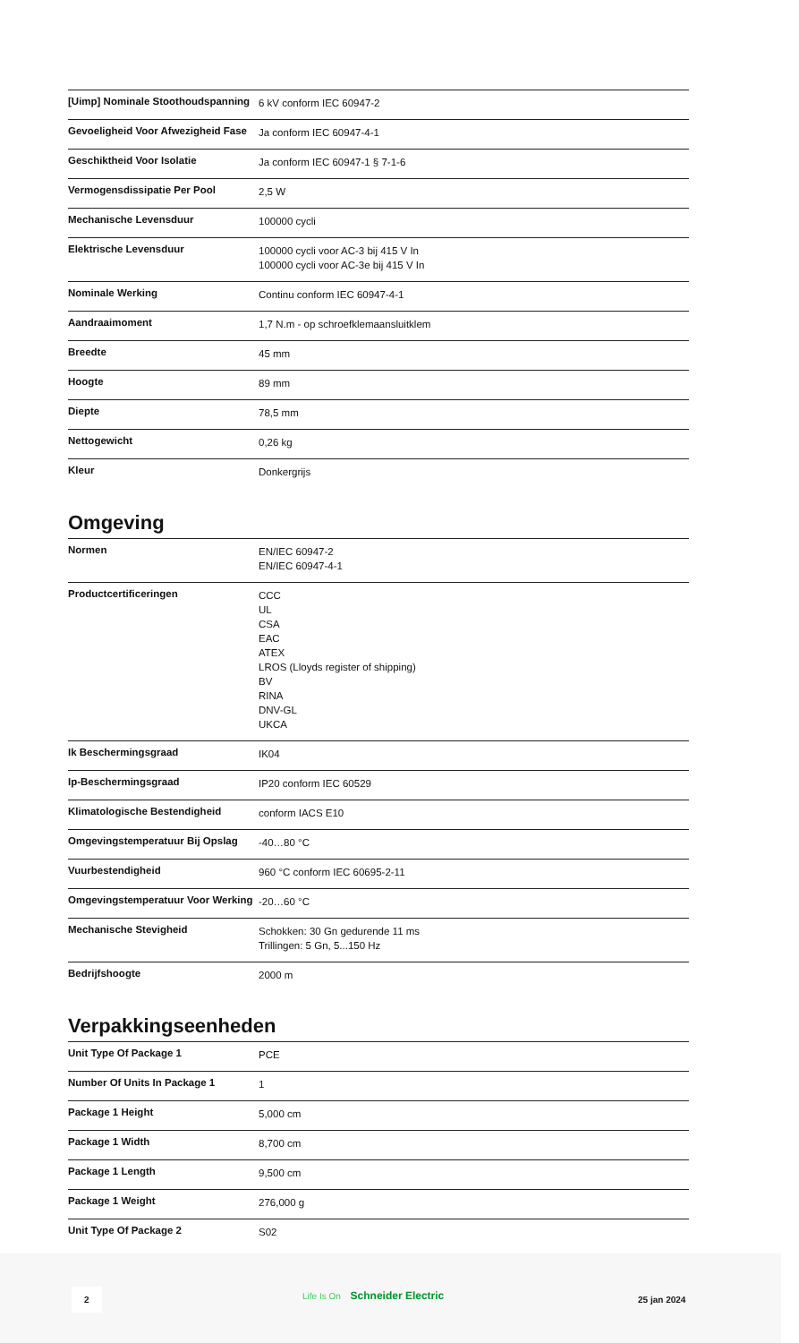| [Uimp] Nominale Stoothoudspanning | 6 kV conform IEC 60947-2 |
| Gevoeligheid Voor Afwezigheid Fase | Ja conform IEC 60947-4-1 |
| Geschiktheid Voor Isolatie | Ja conform IEC 60947-1 § 7-1-6 |
| Vermogensdissipatie Per Pool | 2,5 W |
| Mechanische Levensduur | 100000 cycli |
| Elektrische Levensduur | 100000 cycli voor AC-3 bij 415 V In 100000 cycli voor AC-3e bij 415 V In |
| Nominale Werking | Continu conform IEC 60947-4-1 |
| Aandraaimoment | 1,7 N.m - op schroefklemaansluitklem |
| Breedte | 45 mm |
| Hoogte | 89 mm |
| Diepte | 78,5 mm |
| Nettogewicht | 0,26 kg |
| Kleur | Donkergrijs |
Omgeving
| Normen | EN/IEC 60947-2 EN/IEC 60947-4-1 |
| Productcertificeringen | CCC UL CSA EAC ATEX LROS (Lloyds register of shipping) BV RINA DNV-GL UKCA |
| Ik Beschermingsgraad | IK04 |
| Ip-Beschermingsgraad | IP20 conform IEC 60529 |
| Klimatologische Bestendigheid | conform IACS E10 |
| Omgevingstemperatuur Bij Opslag | -40…80 °C |
| Vuurbestendigheid | 960 °C conform IEC 60695-2-11 |
| Omgevingstemperatuur Voor Werking | -20…60 °C |
| Mechanische Stevigheid | Schokken: 30 Gn gedurende 11 ms Trillingen: 5 Gn, 5...150 Hz |
| Bedrijfshoogte | 2000 m |
Verpakkingseenheden
| Unit Type Of Package 1 | PCE |
| Number Of Units In Package 1 | 1 |
| Package 1 Height | 5,000 cm |
| Package 1 Width | 8,700 cm |
| Package 1 Length | 9,500 cm |
| Package 1 Weight | 276,000 g |
| Unit Type Of Package 2 | S02 |
2 Life Is On Schneider Electric
25 jan 2024